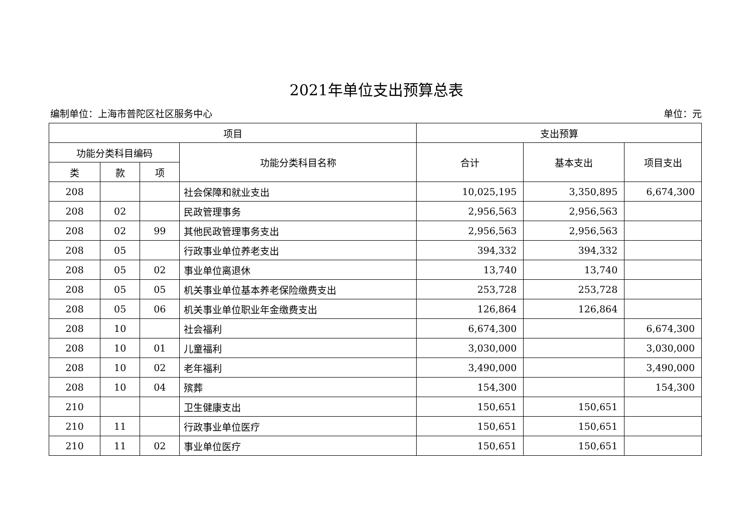2021年单位支出预算总表
编制单位：上海市普陀区社区服务中心 单位：元
| 项目 | | | | 支出预算 | | |
| --- | --- | --- | --- | --- | --- | --- |
| 功能分类科目编码 | | | 功能分类科目名称 | 合计 | 基本支出 | 项目支出 |
| 类 | 款 | 项 | | | | |
| 208 | | | 社会保障和就业支出 | 10,025,195 | 3,350,895 | 6,674,300 |
| 208 | 02 | | 民政管理事务 | 2,956,563 | 2,956,563 | |
| 208 | 02 | 99 | 其他民政管理事务支出 | 2,956,563 | 2,956,563 | |
| 208 | 05 | | 行政事业单位养老支出 | 394,332 | 394,332 | |
| 208 | 05 | 02 | 事业单位离退休 | 13,740 | 13,740 | |
| 208 | 05 | 05 | 机关事业单位基本养老保险缴费支出 | 253,728 | 253,728 | |
| 208 | 05 | 06 | 机关事业单位职业年金缴费支出 | 126,864 | 126,864 | |
| 208 | 10 | | 社会福利 | 6,674,300 | | 6,674,300 |
| 208 | 10 | 01 | 儿童福利 | 3,030,000 | | 3,030,000 |
| 208 | 10 | 02 | 老年福利 | 3,490,000 | | 3,490,000 |
| 208 | 10 | 04 | 殡葬 | 154,300 | | 154,300 |
| 210 | | | 卫生健康支出 | 150,651 | 150,651 | |
| 210 | 11 | | 行政事业单位医疗 | 150,651 | 150,651 | |
| 210 | 11 | 02 | 事业单位医疗 | 150,651 | 150,651 | |